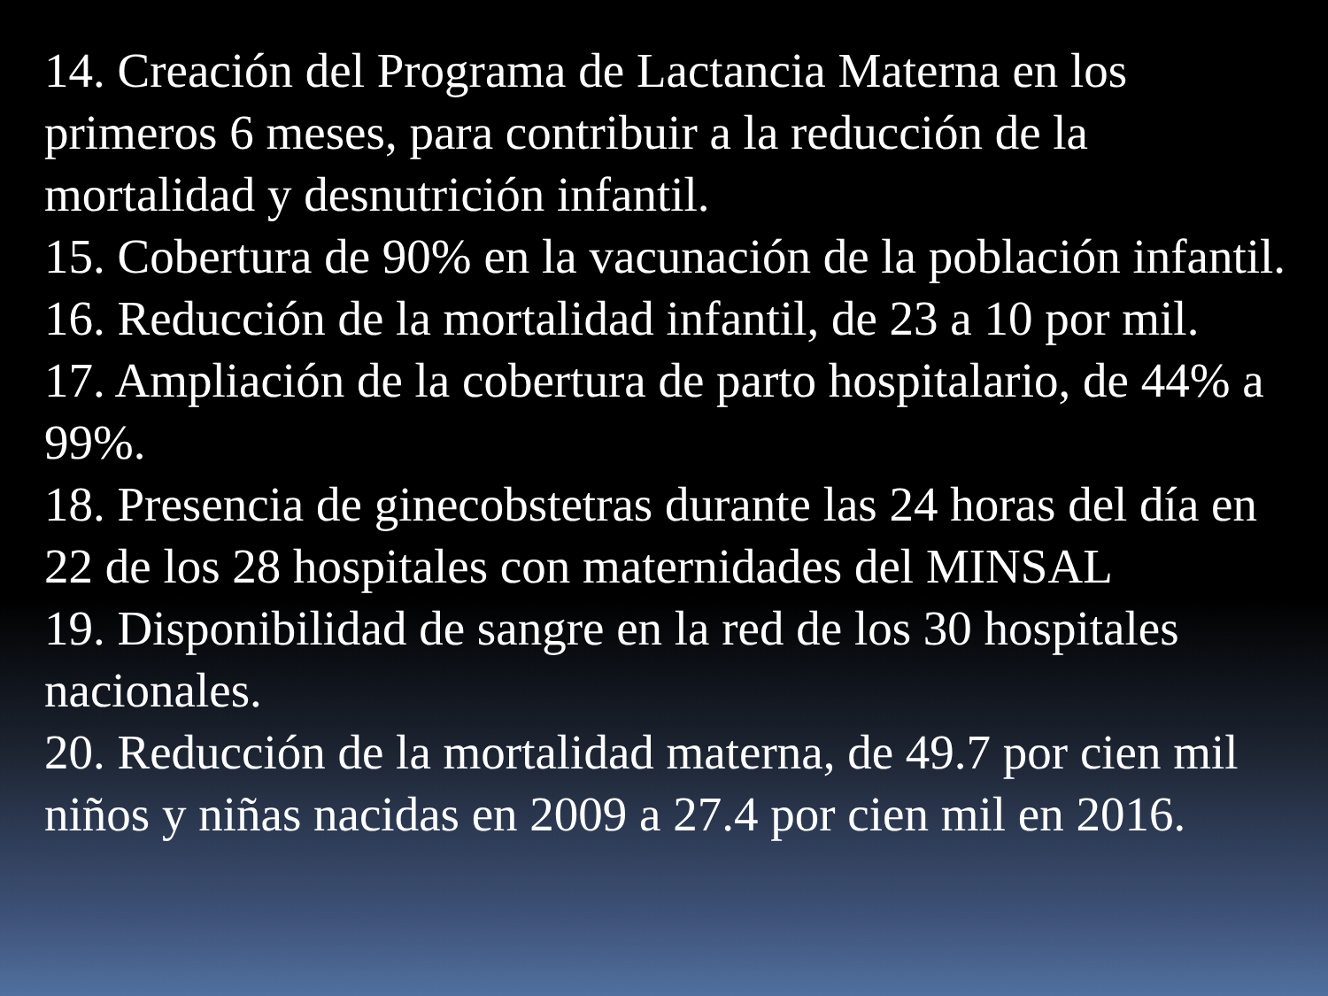14. Creación del Programa de Lactancia Materna en los primeros 6 meses, para contribuir a la reducción de la mortalidad y desnutrición infantil.
15. Cobertura de 90% en la vacunación de la población infantil.
16. Reducción de la mortalidad infantil, de 23 a 10 por mil.
17. Ampliación de la cobertura de parto hospitalario, de 44% a 99%.
18. Presencia de ginecobstetras durante las 24 horas del día en 22 de los 28 hospitales con maternidades del MINSAL
19. Disponibilidad de sangre en la red de los 30 hospitales nacionales.
20. Reducción de la mortalidad materna, de 49.7 por cien mil niños y niñas nacidas en 2009 a 27.4 por cien mil en 2016.